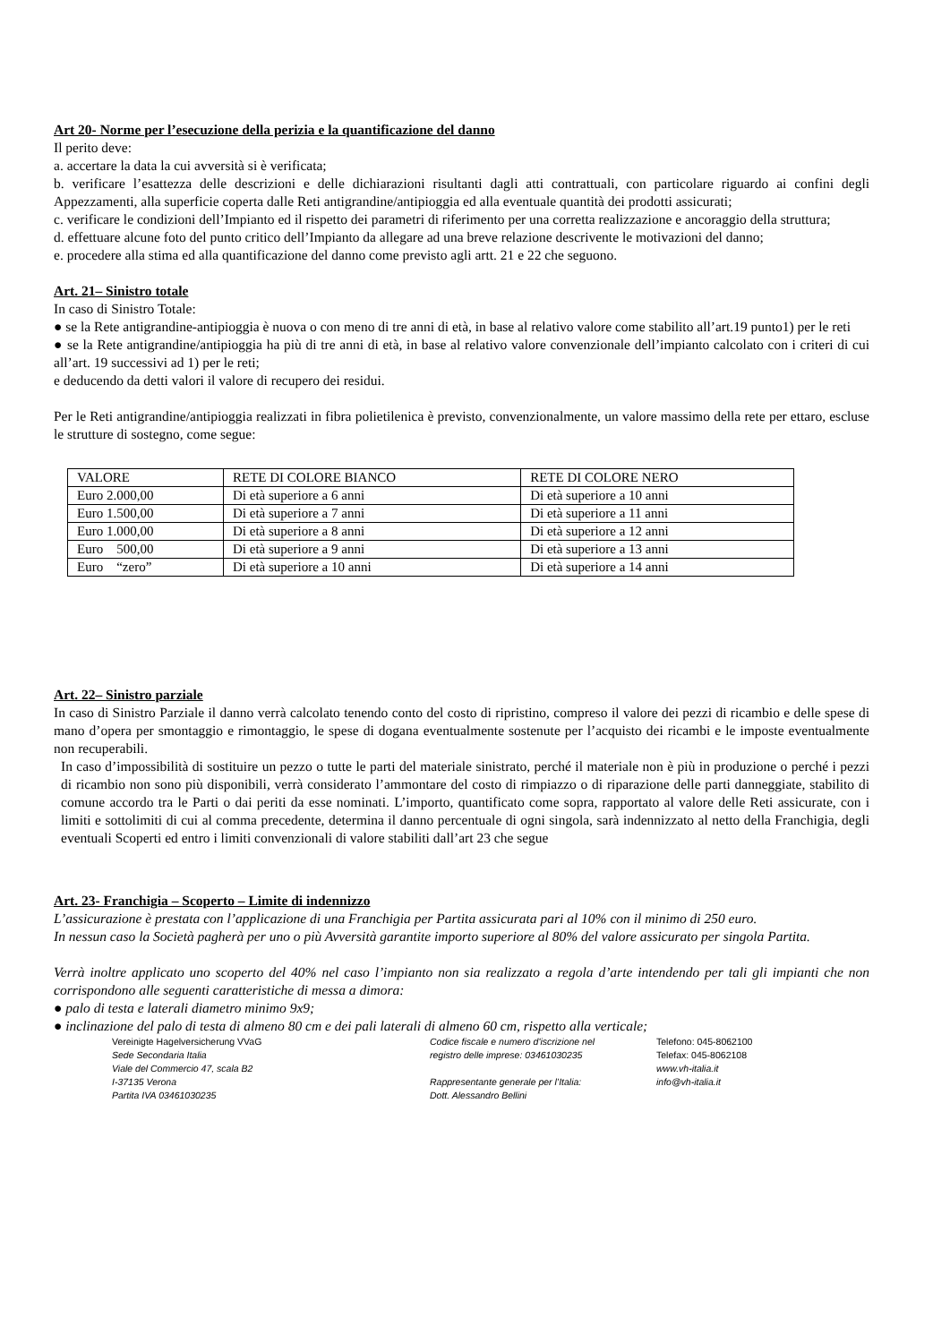Art 20- Norme per l’esecuzione della perizia e la quantificazione del danno
Il perito deve:
a. accertare la data la cui avversità si è verificata;
b. verificare l’esattezza delle descrizioni e delle dichiarazioni risultanti dagli atti contrattuali, con particolare riguardo ai confini degli Appezzamenti, alla superficie coperta dalle Reti antigrandine/antipioggia ed alla eventuale quantità dei prodotti assicurati;
c. verificare le condizioni dell’Impianto ed il rispetto dei parametri di riferimento per una corretta realizzazione e ancoraggio della struttura;
d. effettuare alcune foto del punto critico dell’Impianto da allegare ad una breve relazione descrivente le motivazioni del danno;
e. procedere alla stima ed alla quantificazione del danno come previsto agli artt. 21 e 22 che seguono.
Art. 21– Sinistro totale
In caso di Sinistro Totale:
● se la Rete antigrandine-antipioggia è nuova o con meno di tre anni di età, in base al relativo valore come stabilito all’art.19 punto1) per le reti
● se la Rete antigrandine/antipioggia ha più di tre anni di età, in base al relativo valore convenzionale dell’impianto calcolato con i criteri di cui all’art. 19 successivi ad 1) per le reti;
e deducendo da detti valori il valore di recupero dei residui.
Per le Reti antigrandine/antipioggia realizzati in fibra polietilenica è previsto, convenzionalmente, un valore massimo della rete per ettaro, escluse le strutture di sostegno, come segue:
| VALORE | RETE DI COLORE BIANCO | RETE DI COLORE NERO |
| Euro 2.000,00 | Di età superiore a 6 anni | Di età superiore a 10 anni |
| Euro 1.500,00 | Di età superiore a 7 anni | Di età superiore a 11 anni |
| Euro 1.000,00 | Di età superiore a 8 anni | Di età superiore a 12 anni |
| Euro 500,00 | Di età superiore a 9 anni | Di età superiore a 13 anni |
| Euro “zero” | Di età superiore a 10 anni | Di età superiore a 14 anni |
Art. 22– Sinistro parziale
In caso di Sinistro Parziale il danno verrà calcolato tenendo conto del costo di ripristino, compreso il valore dei pezzi di ricambio e delle spese di mano d’opera per smontaggio e rimontaggio, le spese di dogana eventualmente sostenute per l’acquisto dei ricambi e le imposte eventualmente non recuperabili.
In caso d’impossibilità di sostituire un pezzo o tutte le parti del materiale sinistrato, perché il materiale non è più in produzione o perché i pezzi di ricambio non sono più disponibili, verrà considerato l’ammontare del costo di rimpiazzo o di riparazione delle parti danneggiate, stabilito di comune accordo tra le Parti o dai periti da esse nominati. L’importo, quantificato come sopra, rapportato al valore delle Reti assicurate, con i limiti e sottolimiti di cui al comma precedente, determina il danno percentuale di ogni singola, sarà indennizzato al netto della Franchigia, degli eventuali Scoperti ed entro i limiti convenzionali di valore stabiliti dall’art 23 che segue
Art. 23- Franchigia – Scoperto – Limite di indennizzo
L’assicurazione è prestata con l’applicazione di una Franchigia per Partita assicurata pari al 10% con il minimo di 250 euro.
In nessun caso la Società pagherà per uno o più Avversità garantite importo superiore al 80% del valore assicurato per singola Partita.
Verrà inoltre applicato uno scoperto del 40% nel caso l’impianto non sia realizzato a regola d’arte intendendo per tali gli impianti che non corrispondono alle seguenti caratteristiche di messa a dimora:
● palo di testa e laterali diametro minimo 9x9;
● inclinazione del palo di testa di almeno 80 cm e dei pali laterali di almeno 60 cm, rispetto alla verticale;
Vereinigte Hagelversicherung VVaG
Sede Secondaria Italia
Viale del Commercio 47, scala B2
I-37135 Verona
Partita IVA 03461030235
Codice fiscale e numero d'iscrizione nel
registro delle imprese: 03461030235
Rappresentante generale per l’Italia:
Dott. Alessandro Bellini
Telefono: 045-8062100
Telefax: 045-8062108
www.vh-italia.it
info@vh-italia.it